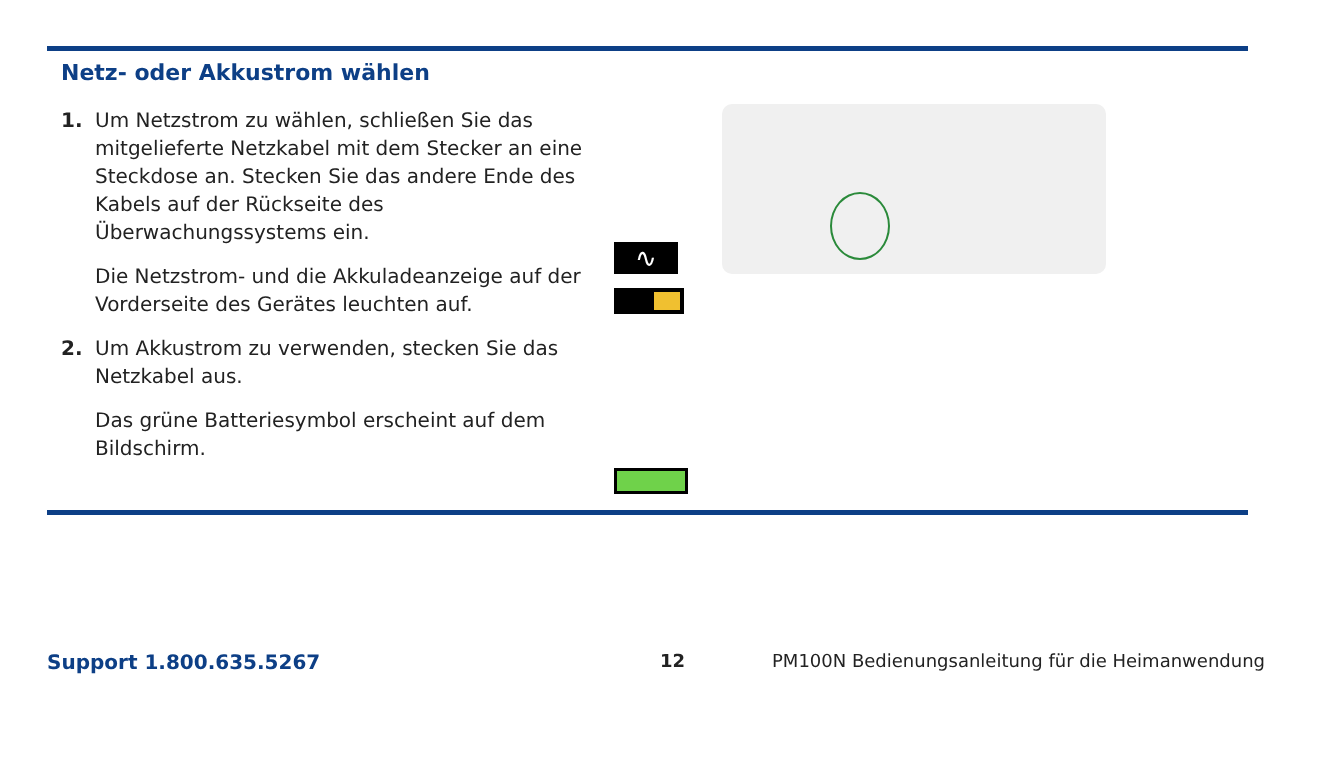Netz- oder Akkustrom wählen
1. Um Netzstrom zu wählen, schließen Sie das mitgelieferte Netzkabel mit dem Stecker an eine Steckdose an. Stecken Sie das andere Ende des Kabels auf der Rückseite des Überwachungssystems ein.
Die Netzstrom- und die Akkuladeanzeige auf der Vorderseite des Gerätes leuchten auf.
2. Um Akkustrom zu verwenden, stecken Sie das Netzkabel aus.
Das grüne Batteriesymbol erscheint auf dem Bildschirm.
∿
Support 1.800.635.5267 12
PM100N Bedienungsanleitung für die Heimanwendung